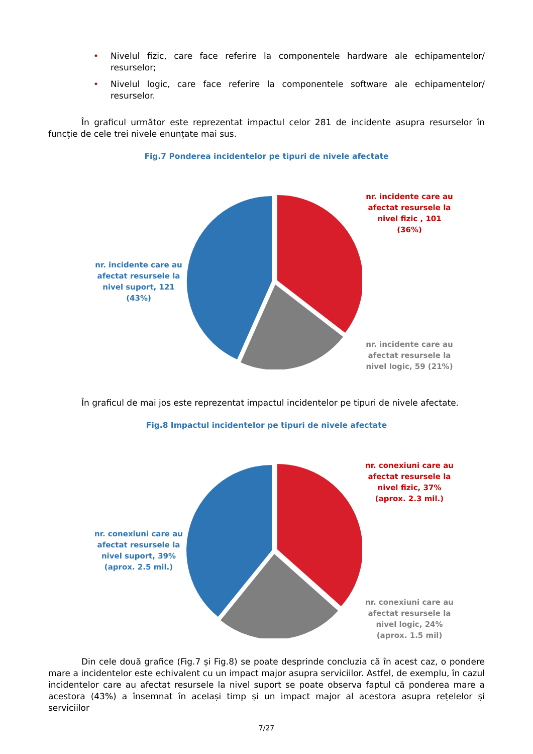• Nivelul fizic, care face referire la componentele hardware ale echipamentelor/ resurselor;
• Nivelul logic, care face referire la componentele software ale echipamentelor/ resurselor.
În graficul următor este reprezentat impactul celor 281 de incidente asupra resurselor în funcție de cele trei nivele enunțate mai sus.
Fig.7 Ponderea incidentelor pe tipuri de nivele afectate
nr. incidente care au afectat resursele la nivel suport, 121 (43%)
nr. incidente care au afectat resursele la nivel fizic , 101 (36%)
nr. incidente care au afectat resursele la nivel logic, 59 (21%)
În graficul de mai jos este reprezentat impactul incidentelor pe tipuri de nivele afectate.
Fig.8 Impactul incidentelor pe tipuri de nivele afectate
nr. conexiuni care au afectat resursele la nivel suport, 39% (aprox. 2.5 mil.)
nr. conexiuni care au afectat resursele la nivel fizic, 37% (aprox. 2.3 mil.)
nr. conexiuni care au afectat resursele la nivel logic, 24% (aprox. 1.5 mil)
Din cele două grafice (Fig.7 și Fig.8) se poate desprinde concluzia că în acest caz, o pondere mare a incidentelor este echivalent cu un impact major asupra serviciilor. Astfel, de exemplu, în cazul incidentelor care au afectat resursele la nivel suport se poate observa faptul că ponderea mare a acestora (43%) a însemnat în același timp și un impact major al acestora asupra rețelelor și serviciilor
7/27